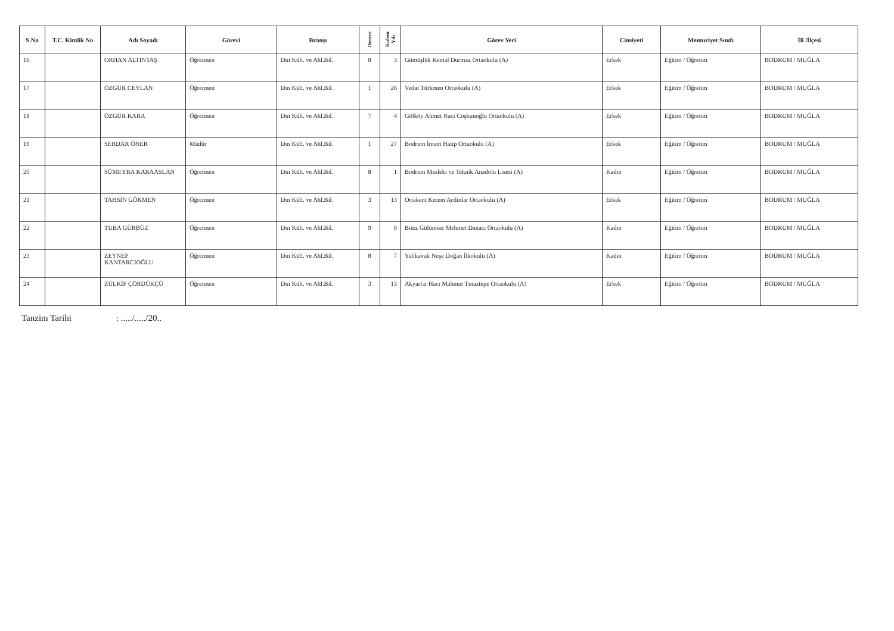| S.No | T.C. Kimlik No | Adı Soyadı | Görevi | Branşı | Derece | Kıdem Yılı | Görev Yeri | Cinsiyeti | Memuriyet Sınıfı | İli /İlçesi |
| --- | --- | --- | --- | --- | --- | --- | --- | --- | --- | --- |
| 16 | | ORHAN ALTINTAŞ | Öğretmen | Din Kült. ve Ahl.Bil. | 8 | 3 | Gümüşlük Kemal Durmaz Ortaokulu (A) | Erkek | Eğitim / Öğretim | BODRUM / MUĞLA |
| 17 | | ÖZGÜR CEYLAN | Öğretmen | Din Kült. ve Ahl.Bil. | 1 | 26 | Vedat Türkmen Ortaokulu (A) | Erkek | Eğitim / Öğretim | BODRUM / MUĞLA |
| 18 | | ÖZGÜR KARA | Öğretmen | Din Kült. ve Ahl.Bil. | 7 | 4 | Gölköy Ahmet Naci Coşkunoğlu Ortaokulu (A) | Erkek | Eğitim / Öğretim | BODRUM / MUĞLA |
| 19 | | SERDAR ÖNER | Müdür | Din Kült. ve Ahl.Bil. | 1 | 27 | Bodrum İmam Hatip Ortaokulu (A) | Erkek | Eğitim / Öğretim | BODRUM / MUĞLA |
| 20 | | SÜMEYRA KARAASLAN | Öğretmen | Din Kült. ve Ahl.Bil. | 8 | 1 | Bodrum Mesleki ve Teknik Anadolu Lisesi (A) | Kadın | Eğitim / Öğretim | BODRUM / MUĞLA |
| 21 | | TAHSİN GÖKMEN | Öğretmen | Din Kült. ve Ahl.Bil. | 3 | 13 | Ortakent Kerem Aydınlar Ortaokulu (A) | Erkek | Eğitim / Öğretim | BODRUM / MUĞLA |
| 22 | | TUBA GÜRBÜZ | Öğretmen | Din Kült. ve Ahl.Bil. | 9 | 0 | Bitez Gülümser Mehmet Danacı Ortaokulu (A) | Kadın | Eğitim / Öğretim | BODRUM / MUĞLA |
| 23 | | ZEYNEP KANTARCIOĞLU | Öğretmen | Din Kült. ve Ahl.Bil. | 8 | 7 | Yalıkavak Neşe Doğan İlkokulu (A) | Kadın | Eğitim / Öğretim | BODRUM / MUĞLA |
| 24 | | ZÜLKİF ÇÖRDÜKÇÜ | Öğretmen | Din Kült. ve Ahl.Bil. | 3 | 13 | Akyarlar Hacı Mahmut Tınaztepe Ortaokulu (A) | Erkek | Eğitim / Öğretim | BODRUM / MUĞLA |
Tanzim Tarihi : ...../...../20..